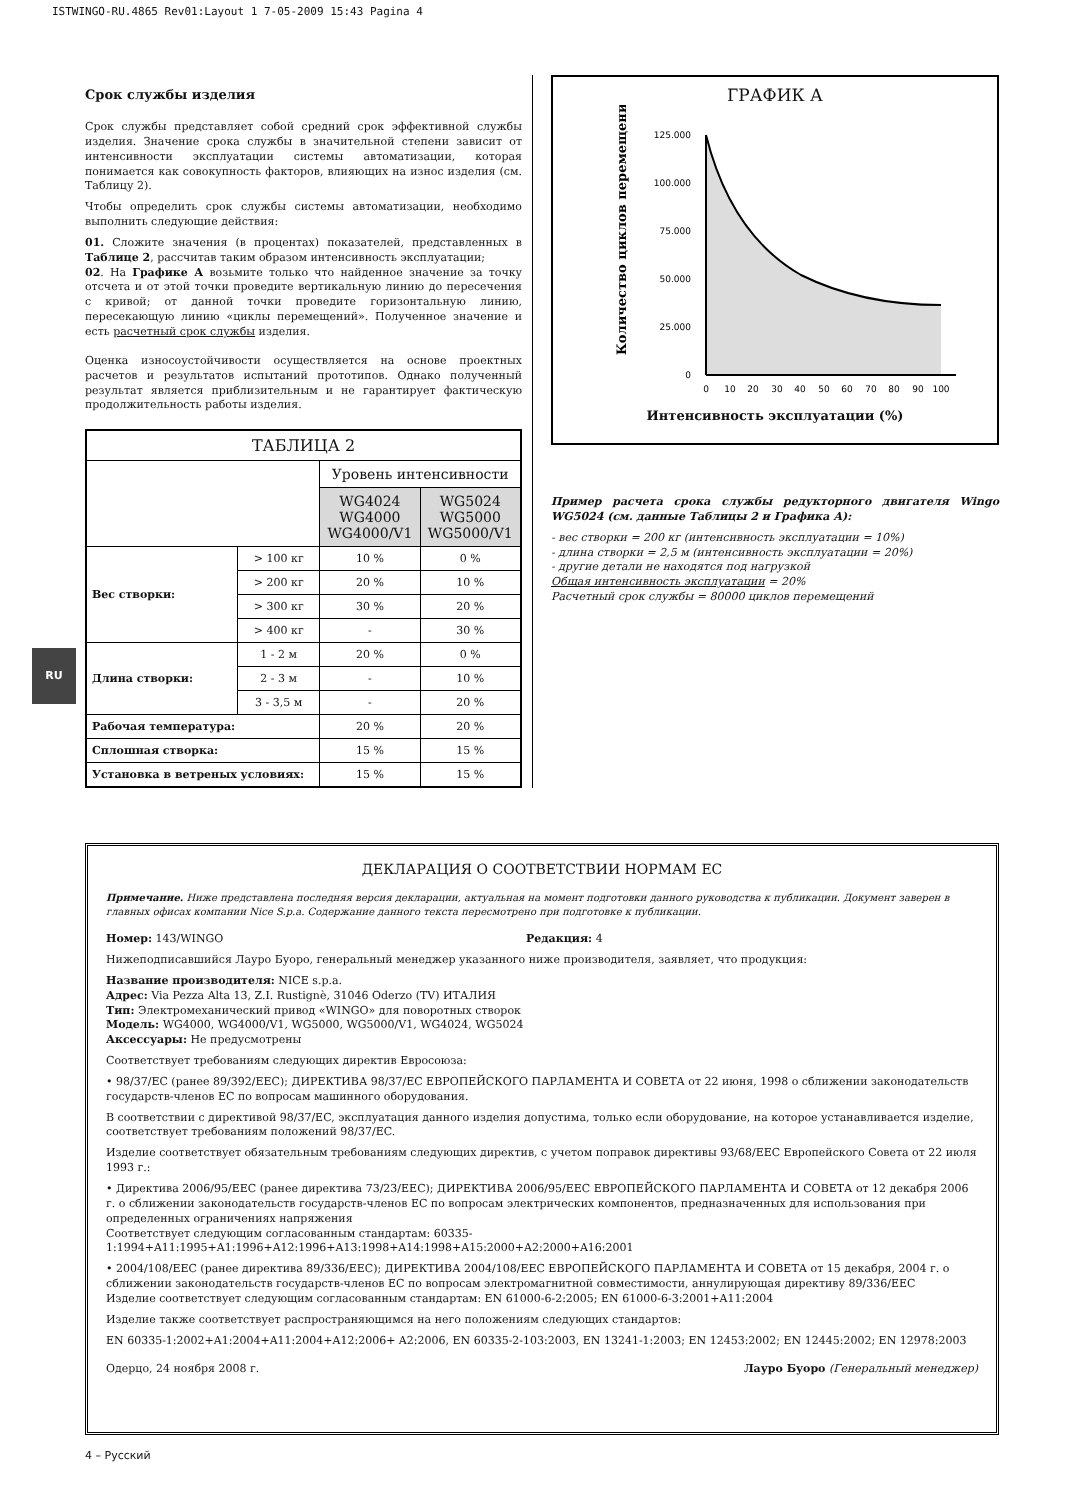ISTWINGO-RU.4865 Rev01:Layout 1 7-05-2009 15:43 Pagina 4
Срок службы изделия
Срок службы представляет собой средний срок эффективной службы изделия. Значение срока службы в значительной степени зависит от интенсивности эксплуатации системы автоматизации, которая понимается как совокупность факторов, влияющих на износ изделия (см. Таблицу 2).
Чтобы определить срок службы системы автоматизации, необходимо выполнить следующие действия:
01. Сложите значения (в процентах) показателей, представленных в Таблице 2, рассчитав таким образом интенсивность эксплуатации;
02. На Графике А возьмите только что найденное значение за точку отсчета и от этой точки проведите вертикальную линию до пересечения с кривой; от данной точки проведите горизонтальную линию, пересекающую линию «циклы перемещений». Полученное значение и есть расчетный срок службы изделия.
Оценка износоустойчивости осуществляется на основе проектных расчетов и результатов испытаний прототипов. Однако полученный результат является приблизительным и не гарантирует фактическую продолжительность работы изделия.
| ТАБЛИЦА 2 | | | |
| --- | --- | --- | --- |
| | | Уровень интенсивности | |
| | | WG4024 WG4000 WG4000/V1 | WG5024 WG5000 WG5000/V1 |
| Вес створки: | > 100 кг | 10 % | 0 % |
| | > 200 кг | 20 % | 10 % |
| | > 300 кг | 30 % | 20 % |
| | > 400 кг | - | 30 % |
| Длина створки: | 1 - 2 м | 20 % | 0 % |
| | 2 - 3 м | - | 10 % |
| | 3 - 3,5 м | - | 20 % |
| Рабочая температура: | | 20 % | 20 % |
| Сплошная створка: | | 15 % | 15 % |
| Установка в ветреных условиях: | | 15 % | 15 % |
ГРАФИК А
Количество циклов перемещений
125.000
100.000
75.000
50.000
25.000
0
0
10
20
30
40
50
60
70
80
90
100
Интенсивность эксплуатации (%)
Пример расчета срока службы редукторного двигателя Wingo WG5024 (см. данные Таблицы 2 и Графика А):
- вес створки = 200 кг (интенсивность эксплуатации = 10%)
- длина створки = 2,5 м (интенсивность эксплуатации = 20%)
- другие детали не находятся под нагрузкой
Общая интенсивность эксплуатации = 20%
Расчетный срок службы = 80000 циклов перемещений
RU
ДЕКЛАРАЦИЯ О СООТВЕТСТВИИ НОРМАМ ЕС
Примечание. Ниже представлена последняя версия декларации, актуальная на момент подготовки данного руководства к публикации. Документ заверен в главных офисах компании Nice S.p.a. Содержание данного текста пересмотрено при подготовке к публикации.
Номер: 143/WINGO Редакция: 4
Нижеподписавшийся Лауро Буоро, генеральный менеджер указанного ниже производителя, заявляет, что продукция:
Название производителя: NICE s.p.a.
Адрес: Via Pezza Alta 13, Z.I. Rustignè, 31046 Oderzo (TV) ИТАЛИЯ
Тип: Электромеханический привод «WINGO» для поворотных створок
Модель: WG4000, WG4000/V1, WG5000, WG5000/V1, WG4024, WG5024
Аксессуары: Не предусмотрены
Соответствует требованиям следующих директив Евросоюза:
• 98/37/EC (ранее 89/392/EEC); ДИРЕКТИВА 98/37/EC ЕВРОПЕЙСКОГО ПАРЛАМЕНТА И СОВЕТА от 22 июня, 1998 о сближении законодательств государств-членов ЕС по вопросам машинного оборудования.
В соответствии с директивой 98/37/EC, эксплуатация данного изделия допустима, только если оборудование, на которое устанавливается изделие, соответствует требованиям положений 98/37/EC.
Изделие соответствует обязательным требованиям следующих директив, с учетом поправок директивы 93/68/EEC Европейского Совета от 22 июля 1993 г.:
• Директива 2006/95/EEC (ранее директива 73/23/EEC); ДИРЕКТИВА 2006/95/EEC ЕВРОПЕЙСКОГО ПАРЛАМЕНТА И СОВЕТА от 12 декабря 2006 г. о сближении законодательств государств-членов ЕС по вопросам электрических компонентов, предназначенных для использования при определенных ограничениях напряжения
Соответствует следующим согласованным стандартам: 60335-1:1994+A11:1995+A1:1996+A12:1996+A13:1998+A14:1998+A15:2000+A2:2000+A16:2001
• 2004/108/EEC (ранее директива 89/336/EEC); ДИРЕКТИВА 2004/108/EEC ЕВРОПЕЙСКОГО ПАРЛАМЕНТА И СОВЕТА от 15 декабря, 2004 г. о сближении законодательств государств-членов ЕС по вопросам электромагнитной совместимости, аннулирующая директиву 89/336/EEC
Изделие соответствует следующим согласованным стандартам: EN 61000-6-2:2005; EN 61000-6-3:2001+A11:2004
Изделие также соответствует распространяющимся на него положениям следующих стандартов:
EN 60335-1:2002+A1:2004+A11:2004+A12:2006+ A2:2006, EN 60335-2-103:2003, EN 13241-1:2003; EN 12453:2002; EN 12445:2002; EN 12978:2003
Одерцо, 24 ноября 2008 г. Лауро Буоро (Генеральный менеджер)
4 – Русский